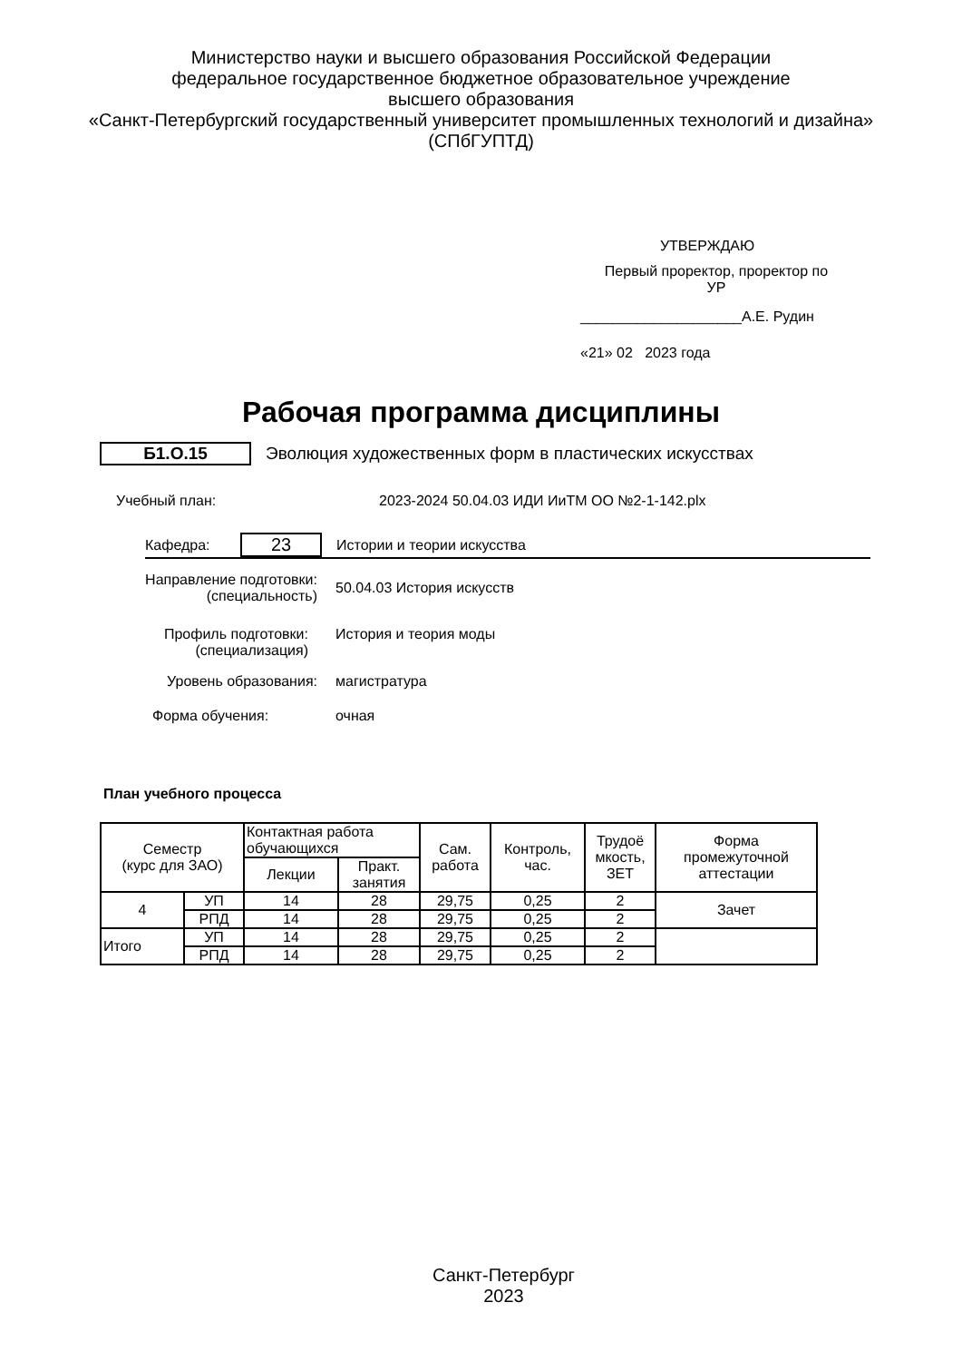Министерство науки и высшего образования Российской Федерации
федеральное государственное бюджетное образовательное учреждение
высшего образования
«Санкт-Петербургский государственный университет промышленных технологий и дизайна»
(СПбГУПТД)
УТВЕРЖДАЮ
Первый проректор, проректор по
УР
____________________А.Е. Рудин
«21» 02 2023 года
Рабочая программа дисциплины
Б1.О.15 Эволюция художественных форм в пластических искусствах
Учебный план: 2023-2024 50.04.03 ИДИ ИиТМ ОО №2-1-142.plx
Кафедра: 23 Истории и теории искусства
Направление подготовки:
(специальность) 50.04.03 История искусств
Профиль подготовки:
(специализация) История и теория моды
Уровень образования: магистратура
Форма обучения: очная
План учебного процесса
| Семестр (курс для ЗАО) | | Контактная работа обучающихся | | Сам. работа | Контроль, час. | Трудоё мкость, ЗЕТ | Форма промежуточной аттестации |
| --- | --- | --- | --- | --- | --- | --- | --- |
| | | Лекции | Практ. занятия | | | | |
| 4 | УП | 14 | 28 | 29,75 | 0,25 | 2 | Зачет |
| | РПД | 14 | 28 | 29,75 | 0,25 | 2 | |
| Итого | УП | 14 | 28 | 29,75 | 0,25 | 2 | |
| | РПД | 14 | 28 | 29,75 | 0,25 | 2 | |
Санкт-Петербург
2023